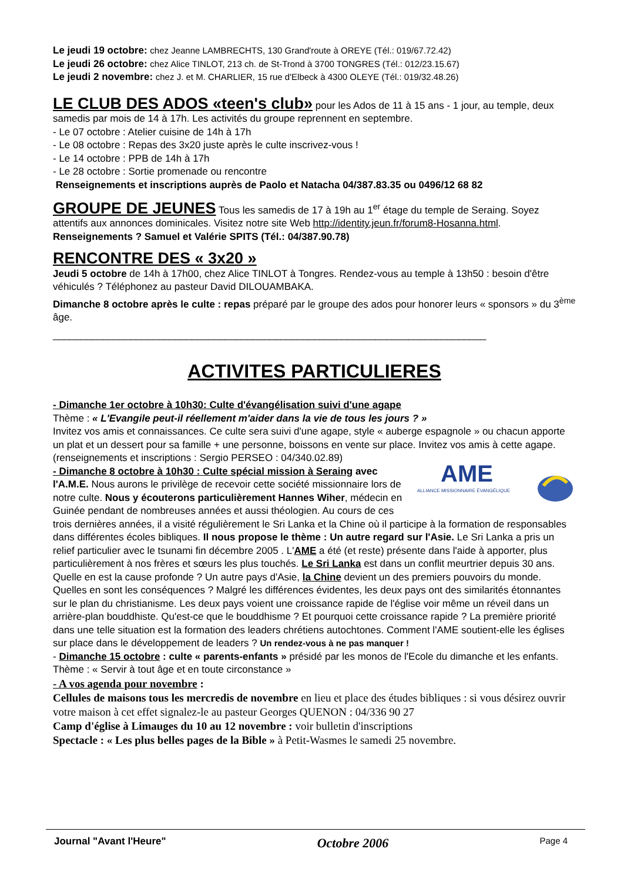Le jeudi 19 octobre: chez Jeanne LAMBRECHTS, 130 Grand'route à OREYE (Tél.: 019/67.72.42)
Le jeudi 26 octobre: chez Alice TINLOT, 213 ch. de St-Trond à 3700 TONGRES (Tél.: 012/23.15.67)
Le jeudi 2 novembre: chez J. et M. CHARLIER, 15 rue d'Elbeck à 4300 OLEYE (Tél.: 019/32.48.26)
LE CLUB DES ADOS «teen's club»
pour les Ados de 11 à 15 ans - 1 jour, au temple, deux samedis par mois de 14 à 17h. Les activités du groupe reprennent en septembre.
- Le 07 octobre : Atelier cuisine de 14h à 17h
- Le 08 octobre : Repas des 3x20 juste après le culte inscrivez-vous !
- Le 14 octobre : PPB de 14h à 17h
- Le 28 octobre : Sortie promenade ou rencontre
Renseignements et inscriptions auprès de Paolo et Natacha 04/387.83.35 ou 0496/12 68 82
GROUPE DE JEUNES
Tous les samedis de 17 à 19h au 1<sup>er</sup> étage du temple de Seraing. Soyez attentifs aux annonces dominicales. Visitez notre site Web http://identity.jeun.fr/forum8-Hosanna.html. Renseignements ? Samuel et Valérie SPITS (Tél.: 04/387.90.78)
RENCONTRE DES « 3x20 »
Jeudi 5 octobre de 14h à 17h00, chez Alice TINLOT à Tongres. Rendez-vous au temple à 13h50 : besoin d'être véhiculés ? Téléphonez au pasteur David DILOUAMBAKA.
Dimanche 8 octobre après le culte : repas préparé par le groupe des ados pour honorer leurs « sponsors » du 3<sup>ème</sup> âge.
______________________________________________________________________________
ACTIVITES PARTICULIERES
- Dimanche 1er octobre à 10h30: Culte d'évangélisation suivi d'une agape
Thème : « L'Evangile peut-il réellement m'aider dans la vie de tous les jours ? »
Invitez vos amis et connaissances. Ce culte sera suivi d'une agape, style « auberge espagnole » ou chacun apporte un plat et un dessert pour sa famille + une personne, boissons en vente sur place. Invitez vos amis à cette agape. (renseignements et inscriptions : Sergio PERSEO : 04/340.02.89)
AME
ALLIANCE MISSIONNAIRE ÉVANGÉLIQUE
- Dimanche 8 octobre à 10h30 : Culte spécial mission à Seraing avec l'A.M.E. Nous aurons le privilège de recevoir cette société missionnaire lors de notre culte. Nous y écouterons particulièrement Hannes Wiher, médecin en Guinée pendant de nombreuses années et aussi théologien. Au cours de ces trois dernières années, il a visité régulièrement le Sri Lanka et la Chine où il participe à la formation de responsables dans différentes écoles bibliques. Il nous propose le thème : Un autre regard sur l'Asie. Le Sri Lanka a pris un relief particulier avec le tsunami fin décembre 2005 . L'AME a été (et reste) présente dans l'aide à apporter, plus particulièrement à nos frères et sœurs les plus touchés. Le Sri Lanka est dans un conflit meurtrier depuis 30 ans. Quelle en est la cause profonde ? Un autre pays d'Asie, la Chine devient un des premiers pouvoirs du monde. Quelles en sont les conséquences ? Malgré les différences évidentes, les deux pays ont des similarités étonnantes sur le plan du christianisme. Les deux pays voient une croissance rapide de l'église voir même un réveil dans un arrière-plan bouddhiste. Qu'est-ce que le bouddhisme ? Et pourquoi cette croissance rapide ? La première priorité dans une telle situation est la formation des leaders chrétiens autochtones. Comment l'AME soutient-elle les églises sur place dans le développement de leaders ? Un rendez-vous à ne pas manquer !
- Dimanche 15 octobre : culte « parents-enfants » présidé par les monos de l'Ecole du dimanche et les enfants. Thème : « Servir à tout âge et en toute circonstance »
- A vos agenda pour novembre :
Cellules de maisons tous les mercredis de novembre en lieu et place des études bibliques : si vous désirez ouvrir votre maison à cet effet signalez-le au pasteur Georges QUENON : 04/336 90 27
Camp d'église à Limauges du 10 au 12 novembre : voir bulletin d'inscriptions
Spectacle : « Les plus belles pages de la Bible » à Petit-Wasmes le samedi 25 novembre.
Journal "Avant l'Heure" Octobre 2006 Page 4